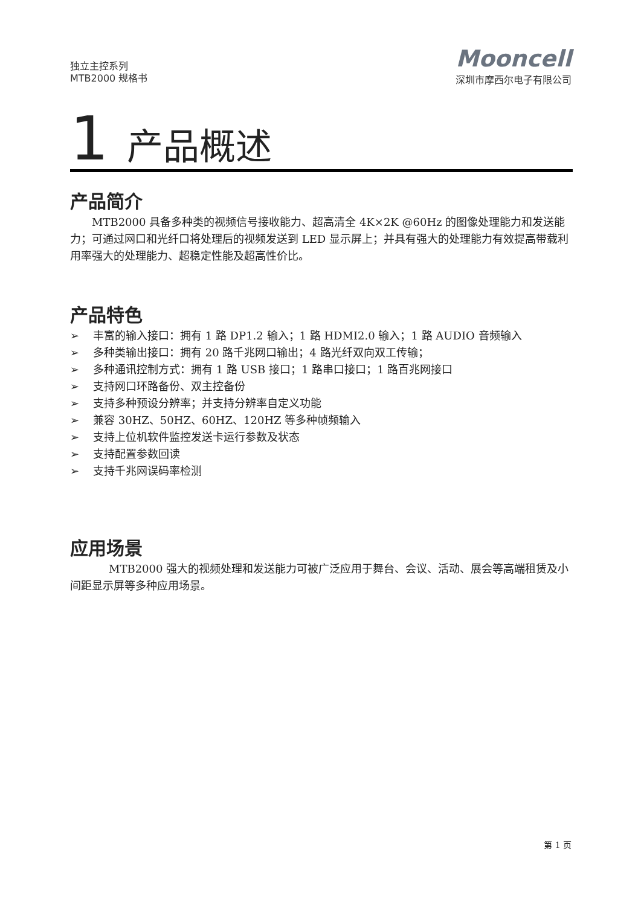独立主控系列
MTB2000 规格书
Mooncell
深圳市摩西尔电子有限公司
1 产品概述
产品简介
MTB2000 具备多种类的视频信号接收能力、超高清全 4K×2K @60Hz 的图像处理能力和发送能力；可通过网口和光纤口将处理后的视频发送到 LED 显示屏上；并具有强大的处理能力有效提高带载利用率强大的处理能力、超稳定性能及超高性价比。
产品特色
➢ 丰富的输入接口：拥有 1 路 DP1.2 输入；1 路 HDMI2.0 输入；1 路 AUDIO 音频输入
➢ 多种类输出接口：拥有 20 路千兆网口输出；4 路光纤双向双工传输；
➢ 多种通讯控制方式：拥有 1 路 USB 接口；1 路串口接口；1 路百兆网接口
➢ 支持网口环路备份、双主控备份
➢ 支持多种预设分辨率；并支持分辨率自定义功能
➢ 兼容 30HZ、50HZ、60HZ、120HZ 等多种帧频输入
➢ 支持上位机软件监控发送卡运行参数及状态
➢ 支持配置参数回读
➢ 支持千兆网误码率检测
应用场景
MTB2000 强大的视频处理和发送能力可被广泛应用于舞台、会议、活动、展会等高端租赁及小间距显示屏等多种应用场景。
第 1 页